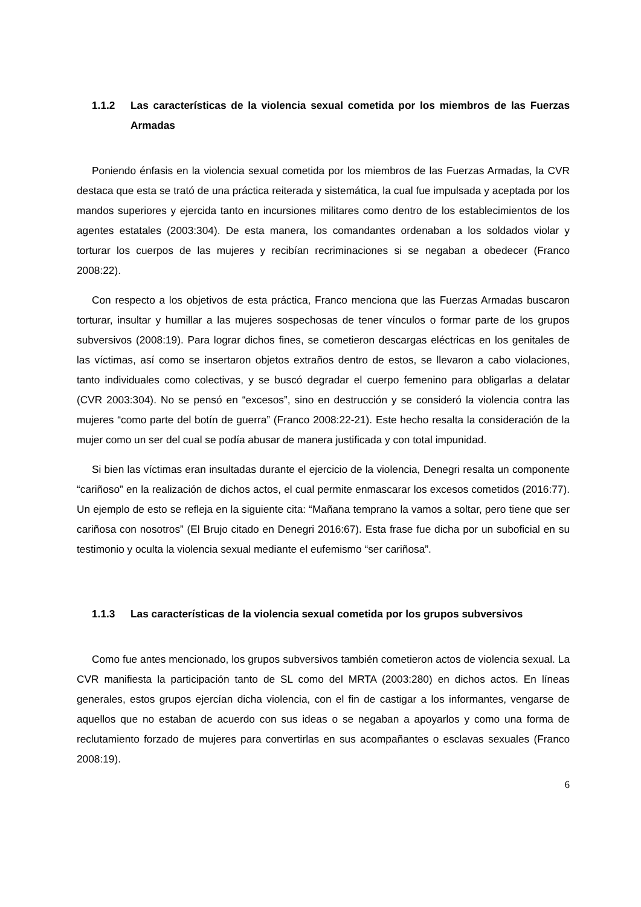1.1.2 Las características de la violencia sexual cometida por los miembros de las Fuerzas Armadas
Poniendo énfasis en la violencia sexual cometida por los miembros de las Fuerzas Armadas, la CVR destaca que esta se trató de una práctica reiterada y sistemática, la cual fue impulsada y aceptada por los mandos superiores y ejercida tanto en incursiones militares como dentro de los establecimientos de los agentes estatales (2003:304). De esta manera, los comandantes ordenaban a los soldados violar y torturar los cuerpos de las mujeres y recibían recriminaciones si se negaban a obedecer (Franco 2008:22).
Con respecto a los objetivos de esta práctica, Franco menciona que las Fuerzas Armadas buscaron torturar, insultar y humillar a las mujeres sospechosas de tener vínculos o formar parte de los grupos subversivos (2008:19). Para lograr dichos fines, se cometieron descargas eléctricas en los genitales de las víctimas, así como se insertaron objetos extraños dentro de estos, se llevaron a cabo violaciones, tanto individuales como colectivas, y se buscó degradar el cuerpo femenino para obligarlas a delatar (CVR 2003:304). No se pensó en “excesos”, sino en destrucción y se consideró la violencia contra las mujeres “como parte del botín de guerra” (Franco 2008:22-21). Este hecho resalta la consideración de la mujer como un ser del cual se podía abusar de manera justificada y con total impunidad.
Si bien las víctimas eran insultadas durante el ejercicio de la violencia, Denegri resalta un componente “cariñoso” en la realización de dichos actos, el cual permite enmascarar los excesos cometidos (2016:77). Un ejemplo de esto se refleja en la siguiente cita: “Mañana temprano la vamos a soltar, pero tiene que ser cariñosa con nosotros” (El Brujo citado en Denegri 2016:67). Esta frase fue dicha por un suboficial en su testimonio y oculta la violencia sexual mediante el eufemismo “ser cariñosa”.
1.1.3 Las características de la violencia sexual cometida por los grupos subversivos
Como fue antes mencionado, los grupos subversivos también cometieron actos de violencia sexual. La CVR manifiesta la participación tanto de SL como del MRTA (2003:280) en dichos actos. En líneas generales, estos grupos ejercían dicha violencia, con el fin de castigar a los informantes, vengarse de aquellos que no estaban de acuerdo con sus ideas o se negaban a apoyarlos y como una forma de reclutamiento forzado de mujeres para convertirlas en sus acompañantes o esclavas sexuales (Franco 2008:19).
6